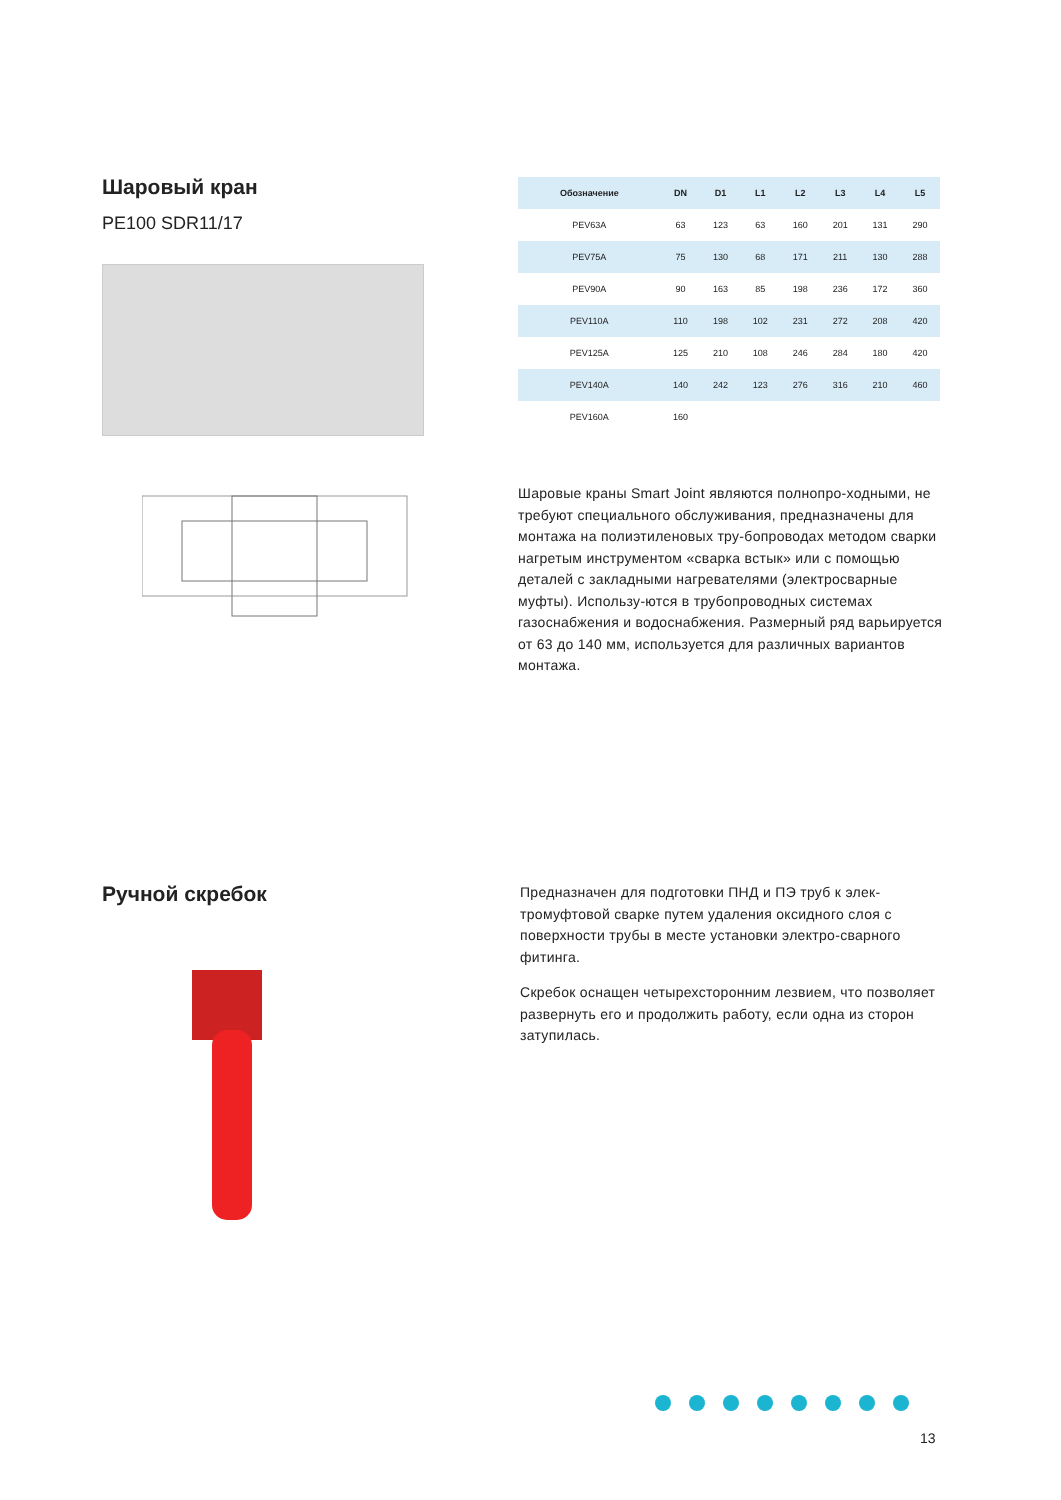Шаровый кран
PE100 SDR11/17
| Обозначение | DN | D1 | L1 | L2 | L3 | L4 | L5 |
| --- | --- | --- | --- | --- | --- | --- | --- |
| PEV63A | 63 | 123 | 63 | 160 | 201 | 131 | 290 |
| PEV75A | 75 | 130 | 68 | 171 | 211 | 130 | 288 |
| PEV90A | 90 | 163 | 85 | 198 | 236 | 172 | 360 |
| PEV110A | 110 | 198 | 102 | 231 | 272 | 208 | 420 |
| PEV125A | 125 | 210 | 108 | 246 | 284 | 180 | 420 |
| PEV140A | 140 | 242 | 123 | 276 | 316 | 210 | 460 |
| PEV160A | 160 | | | | | | |
Шаровые краны Smart Joint являются полнопро-ходными, не требуют специального обслуживания, предназначены для монтажа на полиэтиленовых тру-бопроводах методом сварки нагретым инструментом «сварка встык» или с помощью деталей с закладными нагревателями (электросварные муфты). Использу-ются в трубопроводных системах газоснабжения и водоснабжения. Размерный ряд варьируется от 63 до 140 мм, используется для различных вариантов монтажа.
Ручной скребок
Предназначен для подготовки ПНД и ПЭ труб к элек-тромуфтовой сварке путем удаления оксидного слоя с поверхности трубы в месте установки электро-сварного фитинга.
Скребок оснащен четырехсторонним лезвием, что позволяет развернуть его и продолжить работу, если одна из сторон затупилась.
13